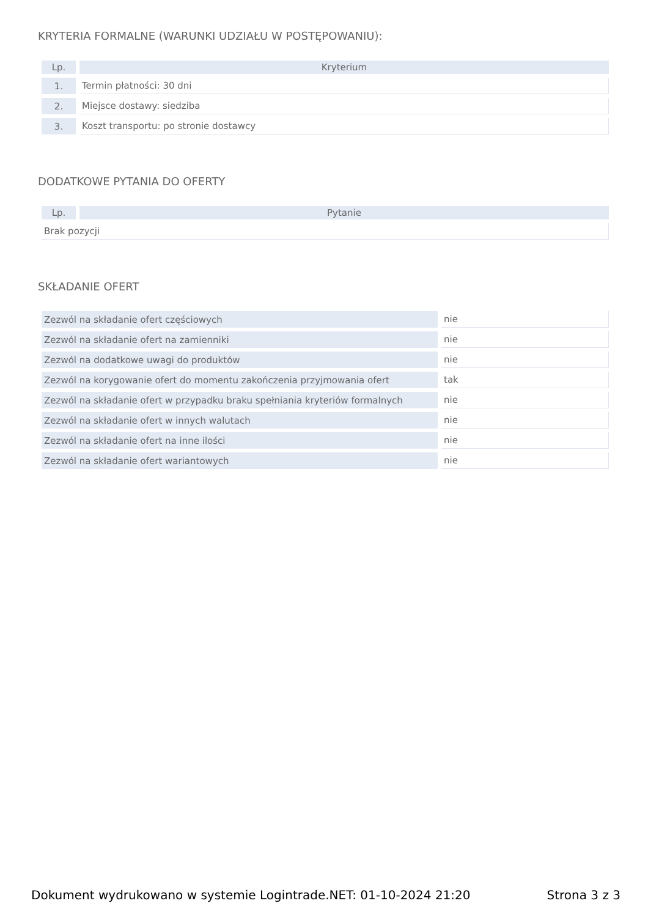KRYTERIA FORMALNE (WARUNKI UDZIAŁU W POSTĘPOWANIU):
| Lp. | Kryterium |
| --- | --- |
| 1. | Termin płatności: 30 dni |
| 2. | Miejsce dostawy: siedziba |
| 3. | Koszt transportu: po stronie dostawcy |
DODATKOWE PYTANIA DO OFERTY
| Lp. | Pytanie |
| --- | --- |
| Brak pozycji | |
SKŁADANIE OFERT
| Zezwól na składanie ofert częściowych | nie |
| Zezwól na składanie ofert na zamienniki | nie |
| Zezwól na dodatkowe uwagi do produktów | nie |
| Zezwól na korygowanie ofert do momentu zakończenia przyjmowania ofert | tak |
| Zezwól na składanie ofert w przypadku braku spełniania kryteriów formalnych | nie |
| Zezwól na składanie ofert w innych walutach | nie |
| Zezwól na składanie ofert na inne ilości | nie |
| Zezwól na składanie ofert wariantowych | nie |
Dokument wydrukowano w systemie Logintrade.NET: 01-10-2024 21:20 Strona 3 z 3